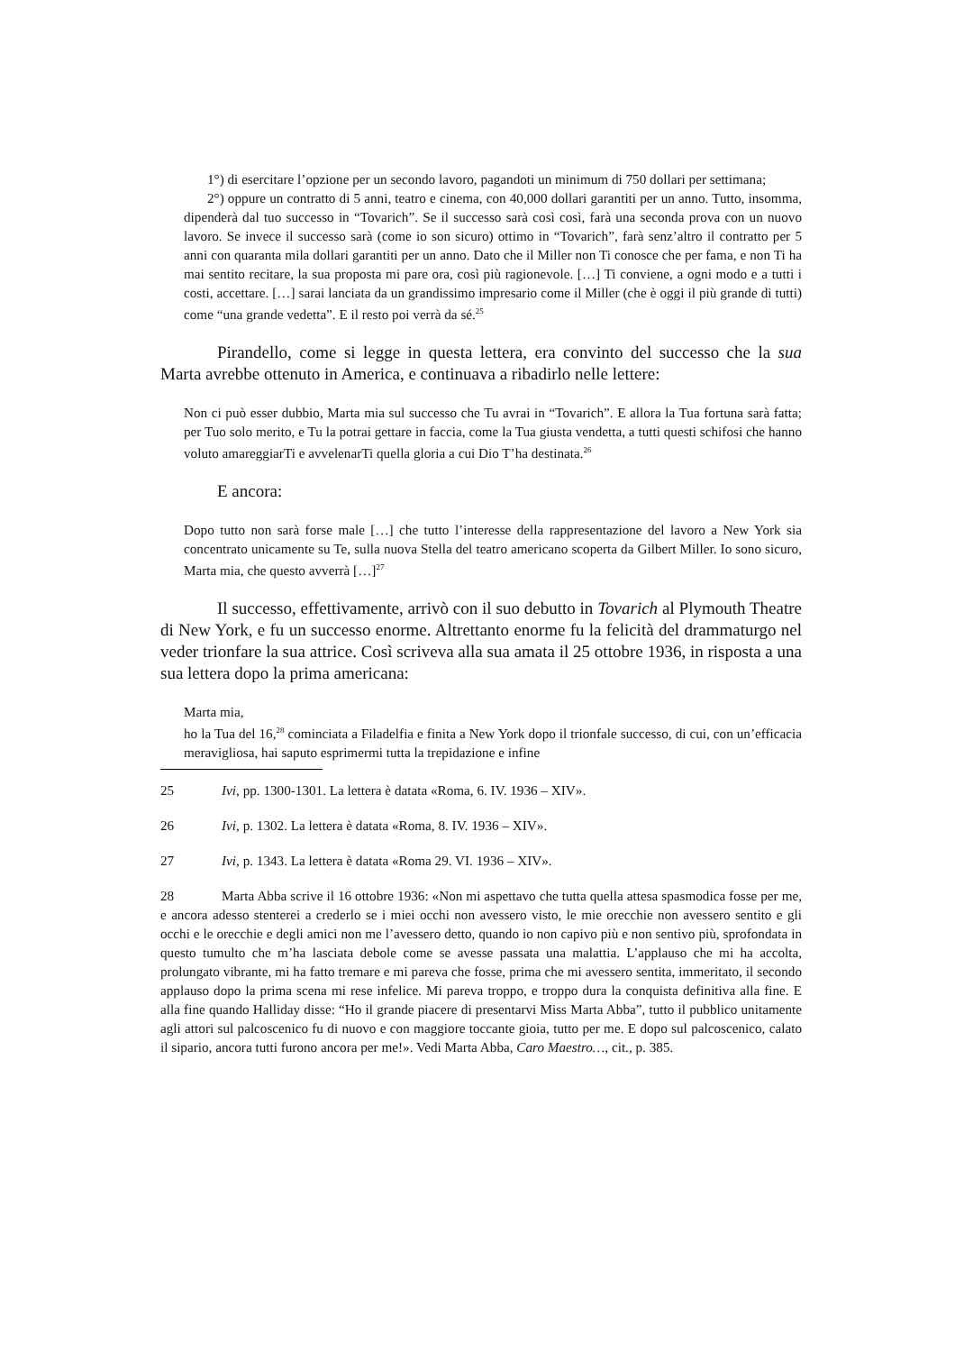1°) di esercitare l’opzione per un secondo lavoro, pagandoti un minimum di 750 dollari per settimana;
2°) oppure un contratto di 5 anni, teatro e cinema, con 40,000 dollari garantiti per un anno. Tutto, insomma, dipenderà dal tuo successo in “Tovarich”. Se il successo sarà così così, farà una seconda prova con un nuovo lavoro. Se invece il successo sarà (come io son sicuro) ottimo in “Tovarich”, farà senz’altro il contratto per 5 anni con quaranta mila dollari garantiti per un anno. Dato che il Miller non Ti conosce che per fama, e non Ti ha mai sentito recitare, la sua proposta mi pare ora, così più ragionevole. […] Ti conviene, a ogni modo e a tutti i costi, accettare. […] sarai lanciata da un grandissimo impresario come il Miller (che è oggi il più grande di tutti) come “una grande vedetta”. E il resto poi verrà da sé.<sup>25</sup>
Pirandello, come si legge in questa lettera, era convinto del successo che la sua Marta avrebbe ottenuto in America, e continuava a ribadirlo nelle lettere:
Non ci può esser dubbio, Marta mia sul successo che Tu avrai in “Tovarich”. E allora la Tua fortuna sarà fatta; per Tuo solo merito, e Tu la potrai gettare in faccia, come la Tua giusta vendetta, a tutti questi schifosi che hanno voluto amareggiarTi e avvelenarTi quella gloria a cui Dio T’ha destinata.<sup>26</sup>
E ancora:
Dopo tutto non sarà forse male […] che tutto l’interesse della rappresentazione del lavoro a New York sia concentrato unicamente su Te, sulla nuova Stella del teatro americano scoperta da Gilbert Miller. Io sono sicuro, Marta mia, che questo avverrà […]<sup>27</sup>
Il successo, effettivamente, arrivò con il suo debutto in Tovarich al Plymouth Theatre di New York, e fu un successo enorme. Altrettanto enorme fu la felicità del drammaturgo nel veder trionfare la sua attrice. Così scriveva alla sua amata il 25 ottobre 1936, in risposta a una sua lettera dopo la prima americana:
Marta mia,
ho la Tua del 16,<sup>28</sup> cominciata a Filadelfia e finita a New York dopo il trionfale successo, di cui, con un’efficacia meravigliosa, hai saputo esprimermi tutta la trepidazione e infine
25 Ivi, pp. 1300-1301. La lettera è datata «Roma, 6. IV. 1936 – XIV».
26 Ivi, p. 1302. La lettera è datata «Roma, 8. IV. 1936 – XIV».
27 Ivi, p. 1343. La lettera è datata «Roma 29. VI. 1936 – XIV».
28 Marta Abba scrive il 16 ottobre 1936: «Non mi aspettavo che tutta quella attesa spasmodica fosse per me, e ancora adesso stenterei a crederlo se i miei occhi non avessero visto, le mie orecchie non avessero sentito e gli occhi e le orecchie e degli amici non me l’avessero detto, quando io non capivo più e non sentivo più, sprofondata in questo tumulto che m’ha lasciata debole come se avesse passata una malattia. L’applauso che mi ha accolta, prolungato vibrante, mi ha fatto tremare e mi pareva che fosse, prima che mi avessero sentita, immeritato, il secondo applauso dopo la prima scena mi rese infelice. Mi pareva troppo, e troppo dura la conquista definitiva alla fine. E alla fine quando Halliday disse: “Ho il grande piacere di presentarvi Miss Marta Abba”, tutto il pubblico unitamente agli attori sul palcoscenico fu di nuovo e con maggiore toccante gioia, tutto per me. E dopo sul palcoscenico, calato il sipario, ancora tutti furono ancora per me!». Vedi Marta Abba, Caro Maestro…, cit., p. 385.